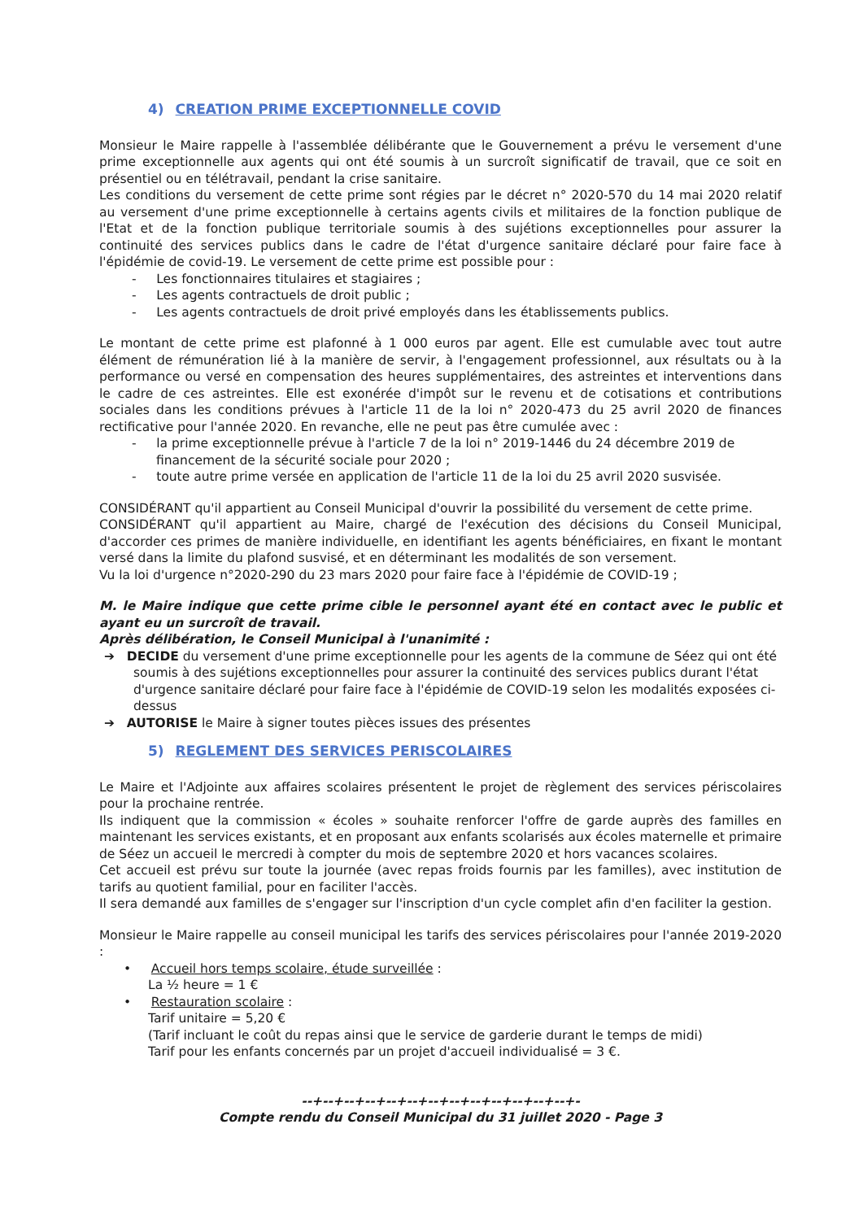4) CREATION PRIME EXCEPTIONNELLE COVID
Monsieur le Maire rappelle à l'assemblée délibérante que le Gouvernement a prévu le versement d'une prime exceptionnelle aux agents qui ont été soumis à un surcroît significatif de travail, que ce soit en présentiel ou en télétravail, pendant la crise sanitaire.
Les conditions du versement de cette prime sont régies par le décret n° 2020-570 du 14 mai 2020 relatif au versement d'une prime exceptionnelle à certains agents civils et militaires de la fonction publique de l'Etat et de la fonction publique territoriale soumis à des sujétions exceptionnelles pour assurer la continuité des services publics dans le cadre de l'état d'urgence sanitaire déclaré pour faire face à l'épidémie de covid-19. Le versement de cette prime est possible pour :
- Les fonctionnaires titulaires et stagiaires ;
- Les agents contractuels de droit public ;
- Les agents contractuels de droit privé employés dans les établissements publics.
Le montant de cette prime est plafonné à 1 000 euros par agent. Elle est cumulable avec tout autre élément de rémunération lié à la manière de servir, à l'engagement professionnel, aux résultats ou à la performance ou versé en compensation des heures supplémentaires, des astreintes et interventions dans le cadre de ces astreintes. Elle est exonérée d'impôt sur le revenu et de cotisations et contributions sociales dans les conditions prévues à l'article 11 de la loi n° 2020-473 du 25 avril 2020 de finances rectificative pour l'année 2020. En revanche, elle ne peut pas être cumulée avec :
- la prime exceptionnelle prévue à l'article 7 de la loi n° 2019-1446 du 24 décembre 2019 de financement de la sécurité sociale pour 2020 ;
- toute autre prime versée en application de l'article 11 de la loi du 25 avril 2020 susvisée.
CONSIDÉRANT qu'il appartient au Conseil Municipal d'ouvrir la possibilité du versement de cette prime.
CONSIDÉRANT qu'il appartient au Maire, chargé de l'exécution des décisions du Conseil Municipal, d'accorder ces primes de manière individuelle, en identifiant les agents bénéficiaires, en fixant le montant versé dans la limite du plafond susvisé, et en déterminant les modalités de son versement.
Vu la loi d'urgence n°2020-290 du 23 mars 2020 pour faire face à l'épidémie de COVID-19 ;
M. le Maire indique que cette prime cible le personnel ayant été en contact avec le public et ayant eu un surcroît de travail.
Après délibération, le Conseil Municipal à l'unanimité :
➔ DECIDE du versement d'une prime exceptionnelle pour les agents de la commune de Séez qui ont été soumis à des sujétions exceptionnelles pour assurer la continuité des services publics durant l'état d'urgence sanitaire déclaré pour faire face à l'épidémie de COVID-19 selon les modalités exposées ci-dessus
➔ AUTORISE le Maire à signer toutes pièces issues des présentes
5) REGLEMENT DES SERVICES PERISCOLAIRES
Le Maire et l'Adjointe aux affaires scolaires présentent le projet de règlement des services périscolaires pour la prochaine rentrée.
Ils indiquent que la commission « écoles » souhaite renforcer l'offre de garde auprès des familles en maintenant les services existants, et en proposant aux enfants scolarisés aux écoles maternelle et primaire de Séez un accueil le mercredi à compter du mois de septembre 2020 et hors vacances scolaires.
Cet accueil est prévu sur toute la journée (avec repas froids fournis par les familles), avec institution de tarifs au quotient familial, pour en faciliter l'accès.
Il sera demandé aux familles de s'engager sur l'inscription d'un cycle complet afin d'en faciliter la gestion.
Monsieur le Maire rappelle au conseil municipal les tarifs des services périscolaires pour l'année 2019-2020 :
• Accueil hors temps scolaire, étude surveillée :
La ½ heure = 1 €
• Restauration scolaire :
Tarif unitaire = 5,20 €
(Tarif incluant le coût du repas ainsi que le service de garderie durant le temps de midi)
Tarif pour les enfants concernés par un projet d'accueil individualisé = 3 €.
--+--+--+--+--+--+--+--+--+--+--+--+--+-
Compte rendu du Conseil Municipal du 31 juillet 2020 - Page 3